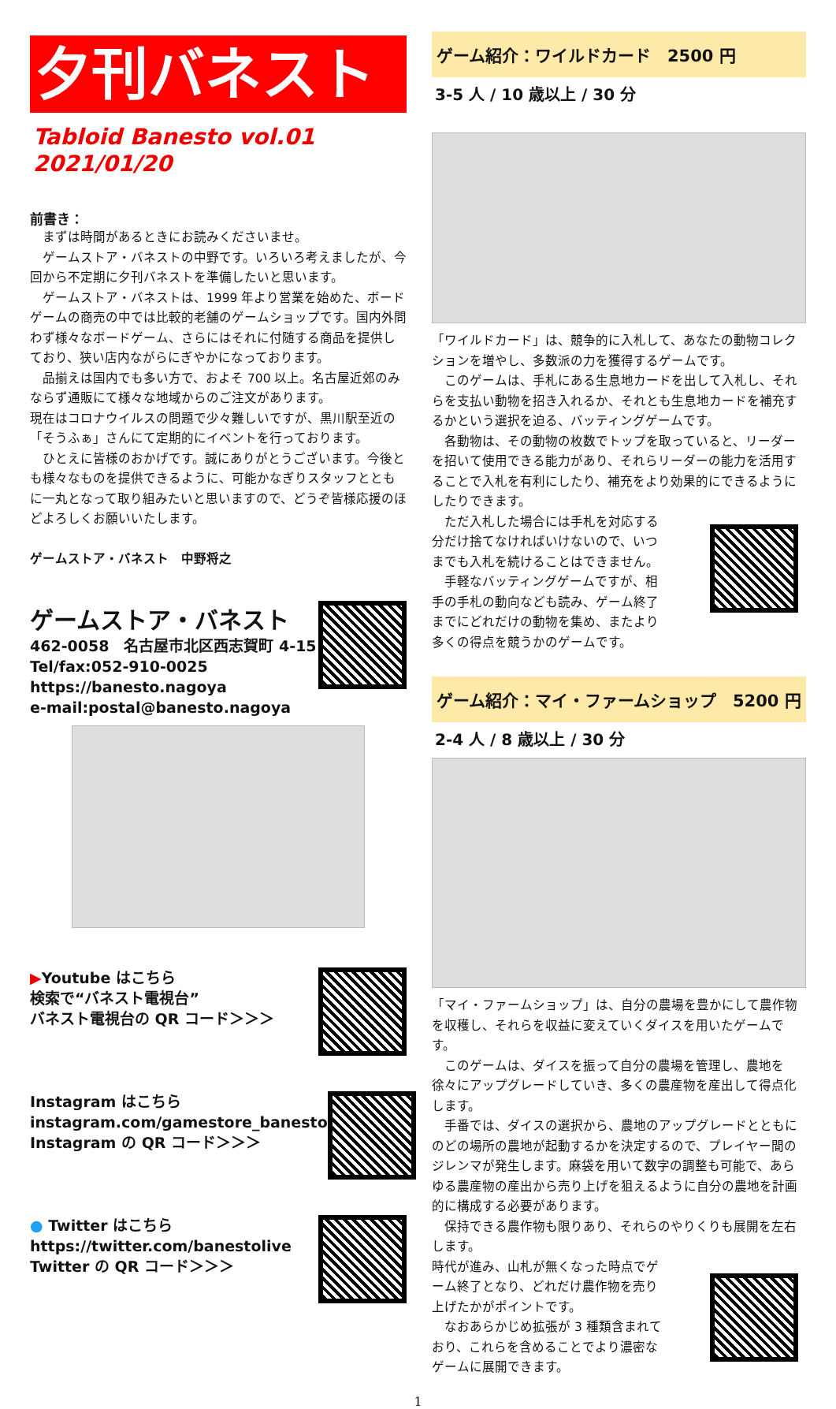夕刊バネスト
Tabloid Banesto vol.01　2021/01/20
前書き：
　まずは時間があるときにお読みくださいませ。
　ゲームストア・バネストの中野です。いろいろ考えましたが、今回から不定期に夕刊バネストを準備したいと思います。
　ゲームストア・バネストは、1999 年より営業を始めた、ボードゲームの商売の中では比較的老舗のゲームショップです。国内外問わず様々なボードゲーム、さらにはそれに付随する商品を提供しており、狭い店内ながらにぎやかになっております。
　品揃えは国内でも多い方で、およそ 700 以上。名古屋近郊のみならず通販にて様々な地域からのご注文があります。
現在はコロナウイルスの問題で少々難しいですが、黒川駅至近の「そうふぁ」さんにて定期的にイベントを行っております。
　ひとえに皆様のおかげです。誠にありがとうございます。今後とも様々なものを提供できるように、可能かなぎりスタッフとともに一丸となって取り組みたいと思いますので、どうぞ皆様応援のほどよろしくお願いいたします。
ゲームストア・バネスト　中野将之
ゲームストア・バネスト
462-0058　名古屋市北区西志賀町 4-15
Tel/fax:052-910-0025
https://banesto.nagoya
e-mail:postal@banesto.nagoya
▶Youtube はこちら
検索で“バネスト電視台”
バネスト電視台の QR コード＞＞＞
Instagram はこちら
instagram.com/gamestore_banesto
Instagram の QR コード＞＞＞
● Twitter はこちら
https://twitter.com/banestolive
Twitter の QR コード＞＞＞
ゲーム紹介：ワイルドカード　2500 円
3-5 人 / 10 歳以上 / 30 分
「ワイルドカード」は、競争的に入札して、あなたの動物コレクションを増やし、多数派の力を獲得するゲームです。
　このゲームは、手札にある生息地カードを出して入札し、それらを支払い動物を招き入れるか、それとも生息地カードを補充するかという選択を迫る、バッティングゲームです。
　各動物は、その動物の枚数でトップを取っていると、リーダーを招いて使用できる能力があり、それらリーダーの能力を活用することで入札を有利にしたり、補充をより効果的にできるようにしたりできます。
　ただ入札した場合には手札を対応する分だけ捨てなければいけないので、いつまでも入札を続けることはできません。
　手軽なバッティングゲームですが、相手の手札の動向なども読み、ゲーム終了までにどれだけの動物を集め、またより多くの得点を競うかのゲームです。
ゲーム紹介：マイ・ファームショップ　5200 円
2-4 人 / 8 歳以上 / 30 分
「マイ・ファームショップ」は、自分の農場を豊かにして農作物を収穫し、それらを収益に変えていくダイスを用いたゲームです。
　このゲームは、ダイスを振って自分の農場を管理し、農地を徐々にアップグレードしていき、多くの農産物を産出して得点化します。
　手番では、ダイスの選択から、農地のアップグレードとともにのどの場所の農地が起動するかを決定するので、プレイヤー間のジレンマが発生します。麻袋を用いて数字の調整も可能で、あらゆる農産物の産出から売り上げを狙えるように自分の農地を計画的に構成する必要があります。
　保持できる農作物も限りあり、それらのやりくりも展開を左右します。
時代が進み、山札が無くなった時点でゲーム終了となり、どれだけ農作物を売り上げたかがポイントです。
　なおあらかじめ拡張が 3 種類含まれており、これらを含めることでより濃密なゲームに展開できます。
1